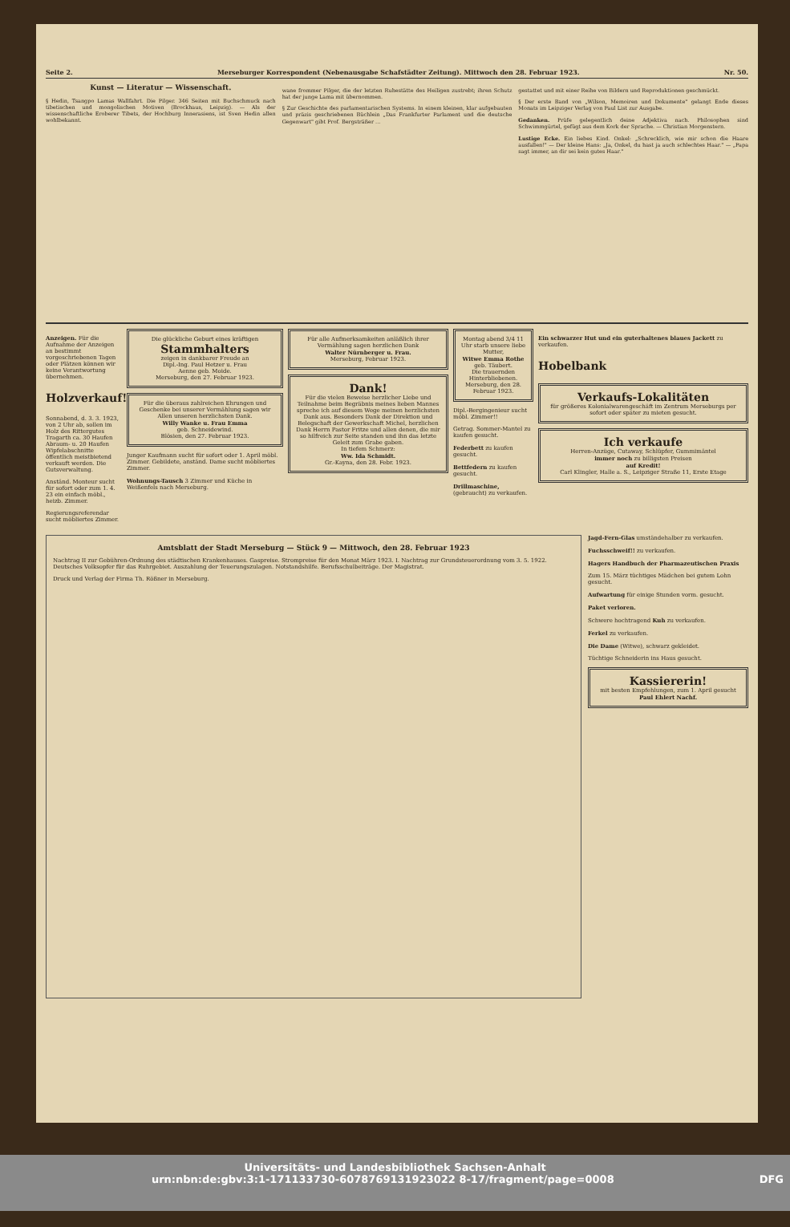Seite 2. Merseburger Korrespondent (Nebenausgabe Schafstädter Zeitung). Mittwoch den 28. Februar 1923. Nr. 50.
Kunst — Literatur — Wissenschaft.
§ Hedin, Tsangpo Lamas Wallfahrt. Die Pilger. 346 Seiten mit Buchschmuck nach tibetischen und mongolischen Motiven (Brockhaus, Leipzig). — Als der wissenschaftliche Eroberer Tibets, der Hochburg Innerasiens, ist Sven Hedin allen wohlbekannt.
wane frommer Pilger, die der letzten Ruhestätte des Heiligen zustrebt; ihren Schutz hat der junge Lama mit übernommen.
§ Zur Geschichte des parlamentarischen Systems. In einem kleinen, klar aufgebauten und präzis geschriebenen Büchlein „Das Frankfurter Parlament und die deutsche Gegenwart" gibt Prof. Bergsträßer ...
gestattet und mit einer Reihe von Bildern und Reproduktionen geschmückt.
§ Der erste Band von „Wilson, Memoiren und Dokumente" gelangt Ende dieses Monats im Leipziger Verlag von Paul List zur Ausgabe.
Gedanken. Prüfe gelegentlich deine Adjektiva nach. Philosophen sind Schwimmgürtel, gefügt aus dem Kork der Sprache. — Christian Morgenstern.
Lustige Ecke. Ein liebes Kind. Onkel: „Schrecklich, wie mir schon die Haare ausfallen!" — Der kleine Hans: „Ja, Onkel, du hast ja auch schlechtes Haar." — „Papa sagt immer, an dir sei kein gutes Haar."
Anzeigen. Für die Aufnahme der Anzeigen an bestimmt vorgeschriebenen Tagen oder Plätzen können wir keine Verantwortung übernehmen.
Holzverkauf!
Sonnabend, d. 3. 3. 1923, von 2 Uhr ab, sollen im Holz des Rittergutes Tragarth ca. 30 Haufen Abraum- u. 20 Haufen Wipfelabschnitte öffentlich meistbietend verkauft werden. Die Gutsverwaltung.
Anständ. Monteur sucht für sofort oder zum 1. 4. 23 ein einfach möbl., heizb. Zimmer.
Regierungsreferendar sucht möbliertes Zimmer.
Die glückliche Geburt eines kräftigen
Stammhalters
zeigen in dankbarer Freude an
Dipl.-Ing. Paul Hetzer u. Frau
Aenne geb. Moide.
Merseburg, den 27. Februar 1923.
Für die überaus zahlreichen Ehrungen und Geschenke bei unserer Vermählung sagen wir Allen unseren herzlichsten Dank.
Willy Wanke u. Frau Emma
geb. Schneidewind.
Blösien, den 27. Februar 1923.
Junger Kaufmann sucht für sofort oder 1. April möbl. Zimmer. Gebildete, anständ. Dame sucht möbliertes Zimmer.
Wohnungs-Tausch 3 Zimmer und Küche in Weißenfels nach Merseburg.
Für alle Aufmerksamkeiten anläßlich ihrer Vermählung sagen herzlichen Dank
Walter Nürnberger u. Frau.
Merseburg, Februar 1923.
Dank!
Für die vielen Beweise herzlicher Liebe und Teilnahme beim Begräbnis meines lieben Mannes spreche ich auf diesem Wege meinen herzlichsten Dank aus. Besonders Dank der Direktion und Belegschaft der Gewerkschaft Michel, herzlichen Dank Herrn Pastor Fritze und allen denen, die mir so hilfreich zur Seite standen und ihn das letzte Geleit zum Grabe gaben.
In tiefem Schmerz:
Ww. Ida Schmidt.
Gr.-Kayna, den 28. Febr. 1923.
Montag abend 3/4 11 Uhr starb unsere liebe Mutter,
Witwe Emma Rothe
geb. Täubert.
Die trauernden Hinterbliebenen.
Merseburg, den 28. Februar 1923.
Dipl.-Bergingenieur sucht möbl. Zimmer!!
Getrag. Sommer-Mantel zu kaufen gesucht.
Federbett zu kaufen gesucht.
Bettfedern zu kaufen gesucht.
Drillmaschine, (gebraucht) zu verkaufen.
Ein schwarzer Hut und ein guterhaltenes blaues Jackett zu verkaufen.
Hobelbank
Verkaufs-Lokalitäten
für größeres Kolonialwarengeschäft im Zentrum Merseburgs per sofort oder später zu mieten gesucht.
Ich verkaufe
Herren-Anzüge, Cutaway, Schlüpfer, Gummimäntel
immer noch zu billigsten Preisen
auf Kredit!
Carl Klingler, Halle a. S., Leipziger Straße 11, Erste Etage
Amtsblatt der Stadt Merseburg — Stück 9 — Mittwoch, den 28. Februar 1923
Nachtrag II zur Gebühren-Ordnung des städtischen Krankenhauses. Gaspreise. Strompreise für den Monat März 1923. I. Nachtrag zur Grundsteuerordnung vom 3. 5. 1922. Deutsches Volksopfer für das Ruhrgebiet. Auszahlung der Teuerungszulagen. Notstandshilfe. Berufsschulbeiträge. Der Magistrat.
Druck und Verlag der Firma Th. Rößner in Merseburg.
Jagd-Fern-Glas umständehalber zu verkaufen.
Fuchsschweif!! zu verkaufen.
Hagers Handbuch der Pharmazeutischen Praxis
Zum 15. März tüchtiges Mädchen bei gutem Lohn gesucht.
Aufwartung für einige Stunden vorm. gesucht.
Paket verloren.
Schwere hochtragend Kuh zu verkaufen.
Ferkel zu verkaufen.
Die Dame (Witwe), schwarz gekleidet.
Tüchtige Schneiderin ins Haus gesucht.
Kassiererin!
mit besten Empfehlungen, zum 1. April gesucht
Paul Ehlert Nachf.
Universitäts- und Landesbibliothek Sachsen-Anhalt
urn:nbn:de:gbv:3:1-171133730-6078769131923022 8-17/fragment/page=0008 DFG